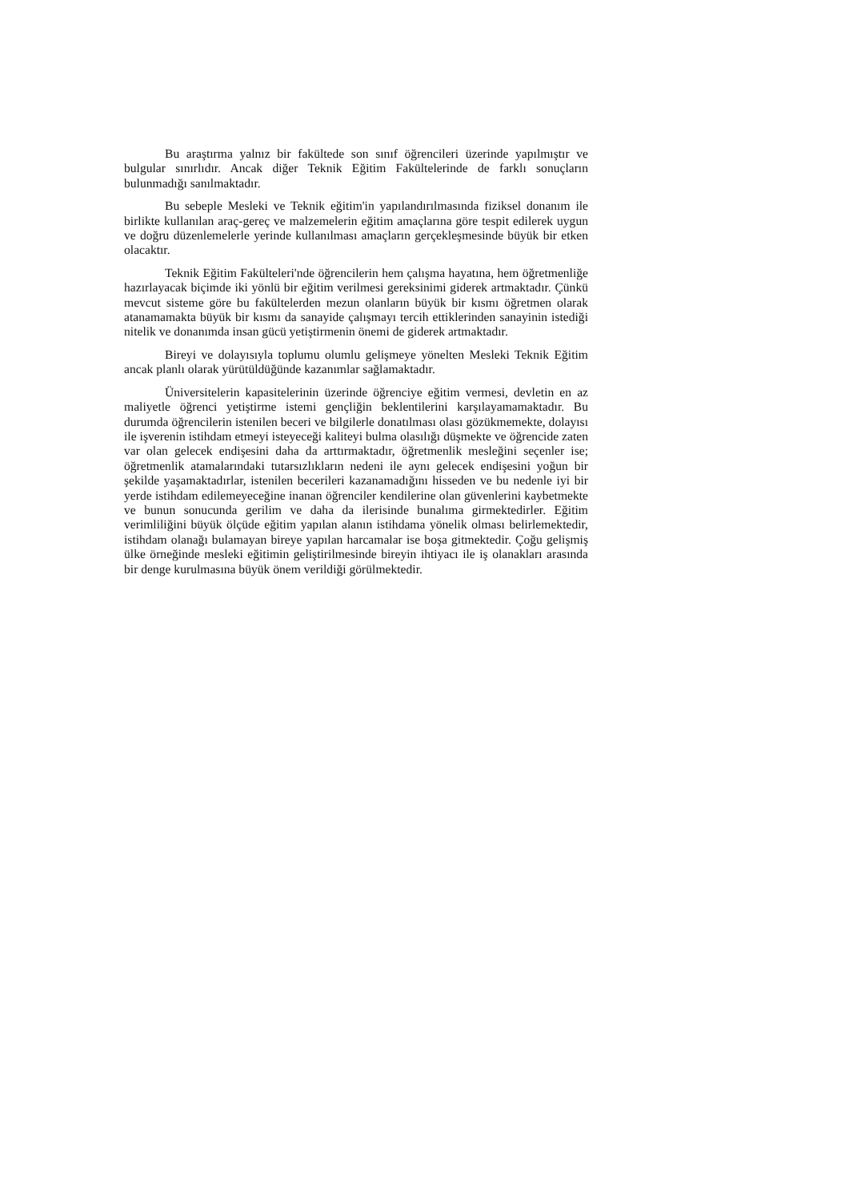Bu araştırma yalnız bir fakültede son sınıf öğrencileri üzerinde yapılmıştır ve bulgular sınırlıdır. Ancak diğer Teknik Eğitim Fakültelerinde de farklı sonuçların bulunmadığı sanılmaktadır.
Bu sebeple Mesleki ve Teknik eğitim'in yapılandırılmasında fiziksel donanım ile birlikte kullanılan araç-gereç ve malzemelerin eğitim amaçlarına göre tespit edilerek uygun ve doğru düzenlemelerle yerinde kullanılması amaçların gerçekleşmesinde büyük bir etken olacaktır.
Teknik Eğitim Fakülteleri'nde öğrencilerin hem çalışma hayatına, hem öğretmenliğe hazırlayacak biçimde iki yönlü bir eğitim verilmesi gereksinimi giderek artmaktadır. Çünkü mevcut sisteme göre bu fakültelerden mezun olanların büyük bir kısmı öğretmen olarak atanamamakta büyük bir kısmı da sanayide çalışmayı tercih ettiklerinden sanayinin istediği nitelik ve donanımda insan gücü yetiştirmenin önemi de giderek artmaktadır.
Bireyi ve dolayısıyla toplumu olumlu gelişmeye yönelten Mesleki Teknik Eğitim ancak planlı olarak yürütüldüğünde kazanımlar sağlamaktadır.
Üniversitelerin kapasitelerinin üzerinde öğrenciye eğitim vermesi, devletin en az maliyetle öğrenci yetiştirme istemi gençliğin beklentilerini karşılayamamaktadır. Bu durumda öğrencilerin istenilen beceri ve bilgilerle donatılması olası gözükmemekte, dolayısı ile işverenin istihdam etmeyi isteyeceği kaliteyi bulma olasılığı düşmekte ve öğrencide zaten var olan gelecek endişesini daha da arttırmaktadır, öğretmenlik mesleğini seçenler ise; öğretmenlik atamalarındaki tutarsızlıkların nedeni ile aynı gelecek endişesini yoğun bir şekilde yaşamaktadırlar, istenilen becerileri kazanamadığını hisseden ve bu nedenle iyi bir yerde istihdam edilemeyeceğine inanan öğrenciler kendilerine olan güvenlerini kaybetmekte ve bunun sonucunda gerilim ve daha da ilerisinde bunalıma girmektedirler. Eğitim verimliliğini büyük ölçüde eğitim yapılan alanın istihdama yönelik olması belirlemektedir, istihdam olanağı bulamayan bireye yapılan harcamalar ise boşa gitmektedir. Çoğu gelişmiş ülke örneğinde mesleki eğitimin geliştirilmesinde bireyin ihtiyacı ile iş olanakları arasında bir denge kurulmasına büyük önem verildiği görülmektedir.